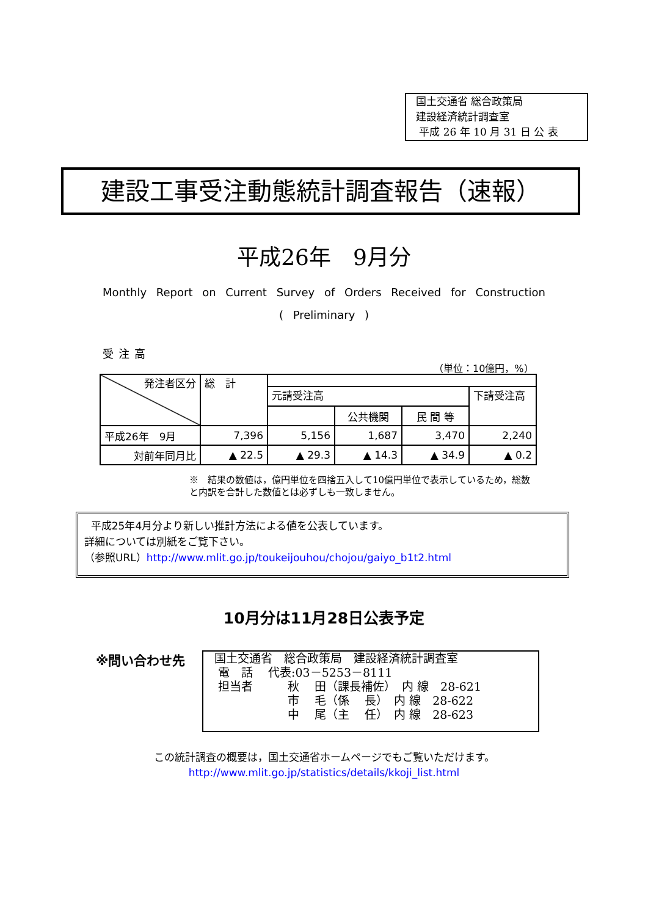国土交通省 総合政策局
建設経済統計調査室
平成 26 年 10 月 31 日 公 表
建設工事受注動態統計調査報告（速報）
平成26年　9月分
Monthly Report on Current Survey of Orders Received for Construction
( Preliminary )
受注高
（単位：10億円，%）
| 発注者区分 | 総 計 | | | | |
| | | 元請受注高 | | | 下請受注高 |
| | | | 公共機関 | 民 間 等 | |
| 平成26年 9月 | 7,396 | 5,156 | 1,687 | 3,470 | 2,240 |
| 対前年同月比 | ▲ 22.5 | ▲ 29.3 | ▲ 14.3 | ▲ 34.9 | ▲ 0.2 |
※　結果の数値は，億円単位を四捨五入して10億円単位で表示しているため，総数と内訳を合計した数値とは必ずしも一致しません。
平成25年4月分より新しい推計方法による値を公表しています。
詳細については別紙をご覧下さい。
（参照URL）http://www.mlit.go.jp/toukeijouhou/chojou/gaiyo_b1t2.html
10月分は11月28日公表予定
※問い合わせ先
国土交通省　総合政策局　建設経済統計調査室 電　話　 代表:03－5253－8111 担当者　　　秋　 田（課長補佐）　内 線　28-621 　　　　　　 市　 毛（係　 長）　内 線　28-622 　　　　　　 中　 尾（主　 任）　内 線　28-623
この統計調査の概要は，国土交通省ホームページでもご覧いただけます。
http://www.mlit.go.jp/statistics/details/kkoji_list.html